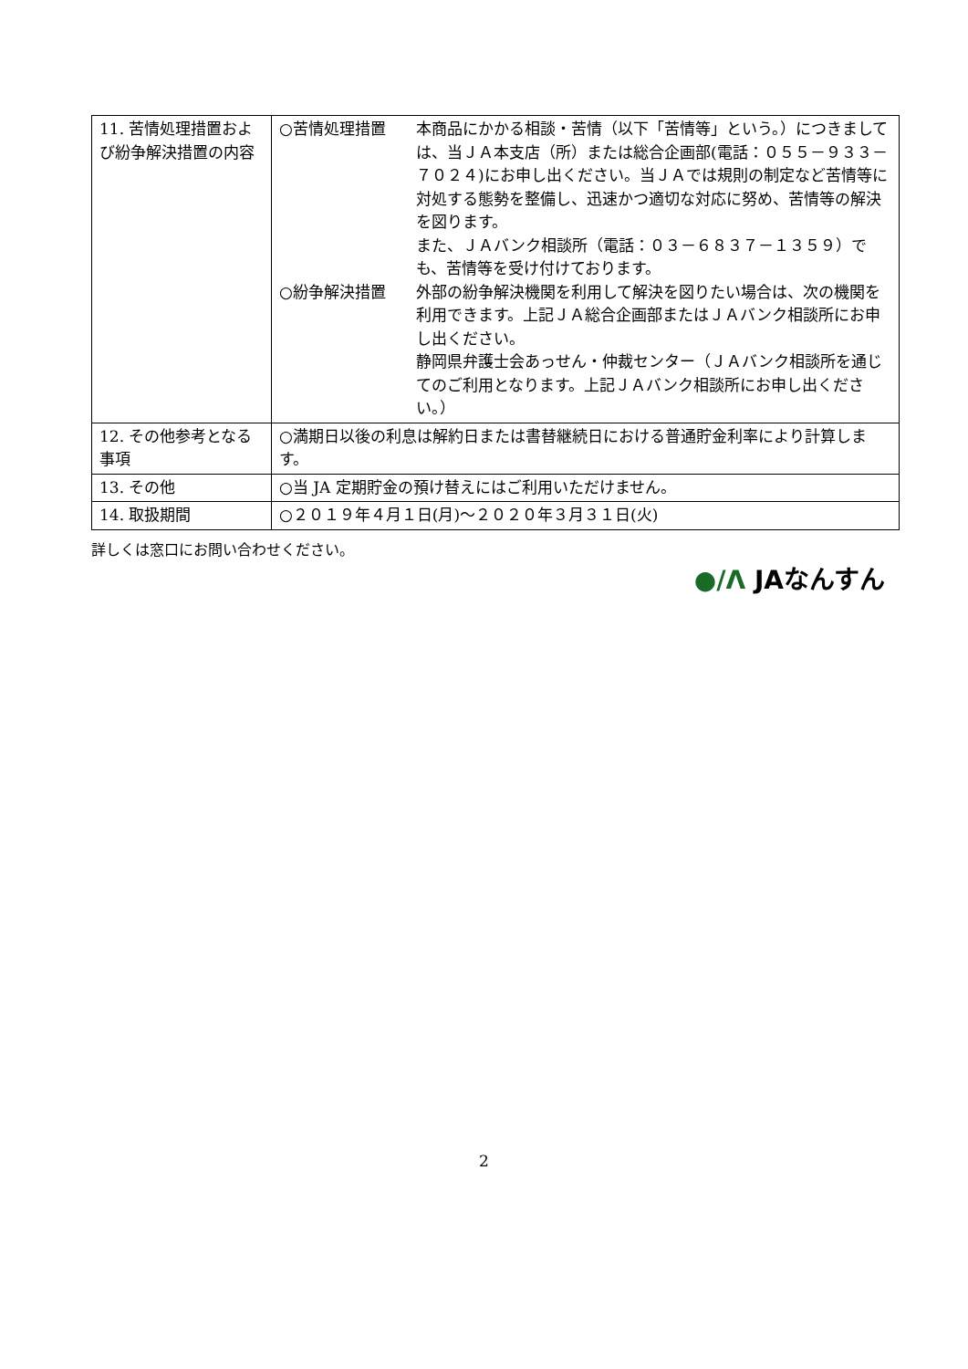| 11. 苦情処理措置および紛争解決措置の内容 | ○苦情処理措置 本商品にかかる相談・苦情（以下「苦情等」という。）につきましては、当ＪＡ本支店（所）または総合企画部(電話：０５５－９３３－７０２４)にお申し出ください。当ＪＡでは規則の制定など苦情等に対処する態勢を整備し、迅速かつ適切な対応に努め、苦情等の解決を図ります。 また、ＪＡバンク相談所（電話：０３－６８３７－１３５９）でも、苦情等を受け付けております。 ○紛争解決措置 外部の紛争解決機関を利用して解決を図りたい場合は、次の機関を利用できます。上記ＪＡ総合企画部またはＪＡバンク相談所にお申し出ください。 静岡県弁護士会あっせん・仲裁センター（ＪＡバンク相談所を通じてのご利用となります。上記ＪＡバンク相談所にお申し出ください。） |
| 12. その他参考となる事項 | ○満期日以後の利息は解約日または書替継続日における普通貯金利率により計算します。 |
| 13. その他 | ○当 JA 定期貯金の預け替えにはご利用いただけません。 |
| 14. 取扱期間 | ○２０１９年４月１日(月)～２０２０年３月３１日(火) |
詳しくは窓口にお問い合わせください。
●/Λ JAなんすん
2